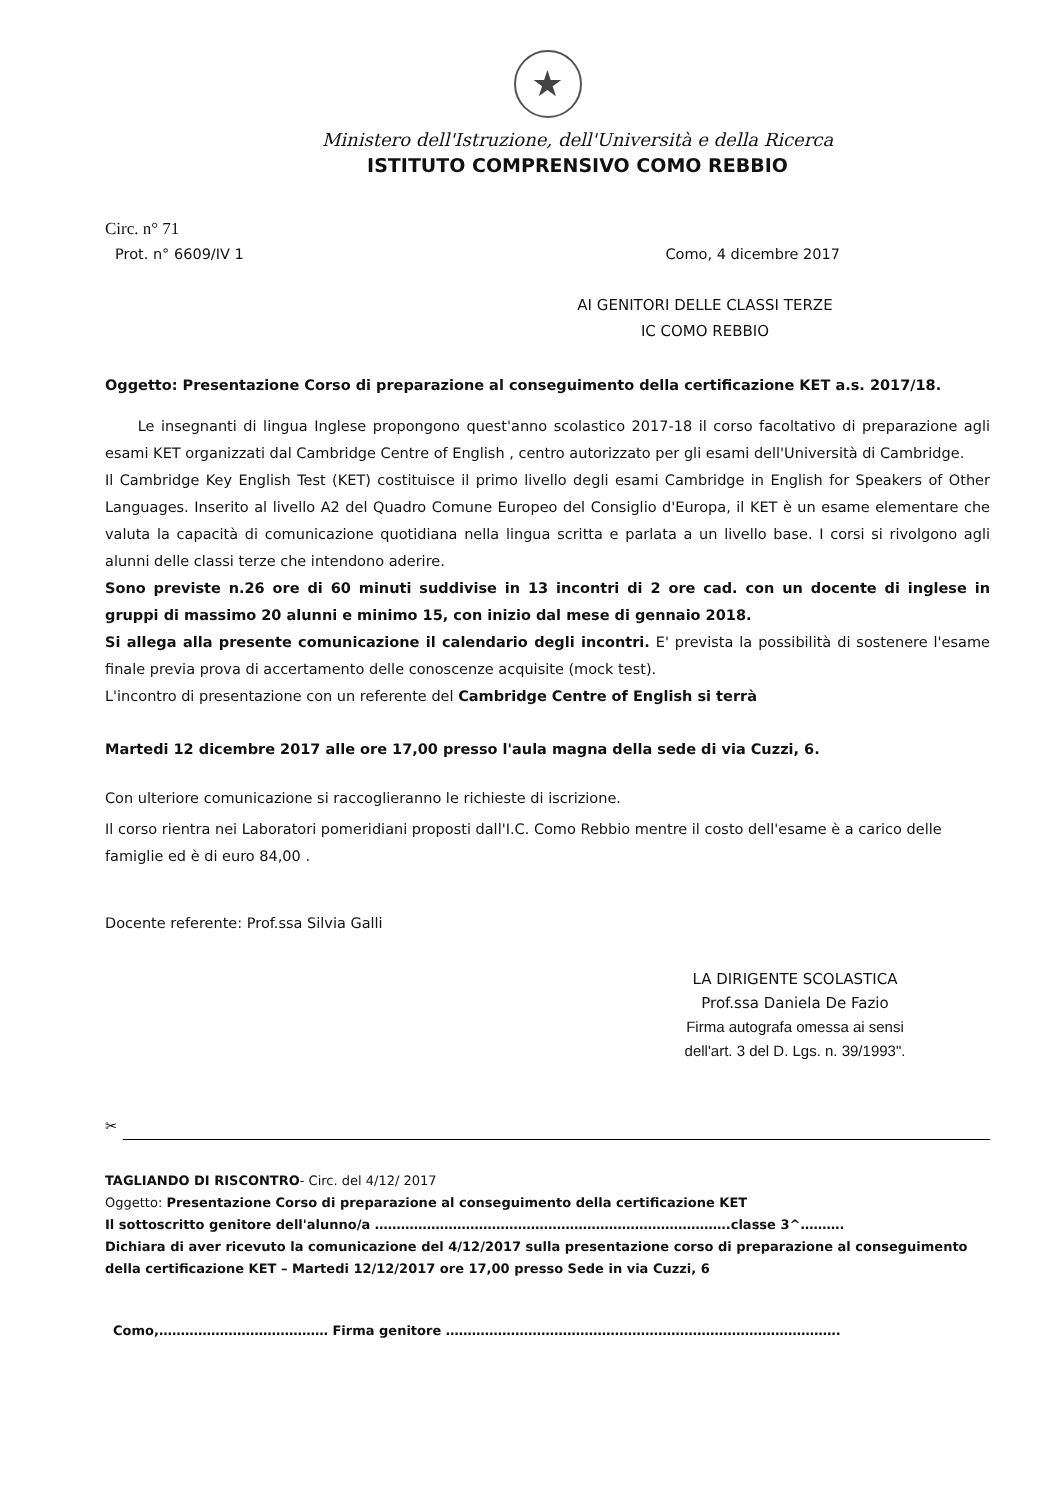★
Ministero dell'Istruzione, dell'Università e della Ricerca
ISTITUTO COMPRENSIVO COMO REBBIO
Circ. n° 71
Prot. n° 6609/IV 1 Como, 4 dicembre 2017
AI GENITORI DELLE CLASSI TERZE
IC COMO REBBIO
Oggetto: Presentazione Corso di preparazione al conseguimento della certificazione KET a.s. 2017/18.
Le insegnanti di lingua Inglese propongono quest'anno scolastico 2017-18 il corso facoltativo di preparazione agli esami KET organizzati dal Cambridge Centre of English , centro autorizzato per gli esami dell'Università di Cambridge.
Il Cambridge Key English Test (KET) costituisce il primo livello degli esami Cambridge in English for Speakers of Other Languages. Inserito al livello A2 del Quadro Comune Europeo del Consiglio d'Europa, il KET è un esame elementare che valuta la capacità di comunicazione quotidiana nella lingua scritta e parlata a un livello base. I corsi si rivolgono agli alunni delle classi terze che intendono aderire.
Sono previste n.26 ore di 60 minuti suddivise in 13 incontri di 2 ore cad. con un docente di inglese in gruppi di massimo 20 alunni e minimo 15, con inizio dal mese di gennaio 2018.
Si allega alla presente comunicazione il calendario degli incontri. E' prevista la possibilità di sostenere l'esame finale previa prova di accertamento delle conoscenze acquisite (mock test).
L'incontro di presentazione con un referente del Cambridge Centre of English si terrà
Martedi 12 dicembre 2017 alle ore 17,00 presso l'aula magna della sede di via Cuzzi, 6.
Con ulteriore comunicazione si raccoglieranno le richieste di iscrizione.
Il corso rientra nei Laboratori pomeridiani proposti dall'I.C. Como Rebbio mentre il costo dell'esame è a carico delle famiglie ed è di euro 84,00 .
Docente referente: Prof.ssa Silvia Galli
LA DIRIGENTE SCOLASTICA
Prof.ssa Daniela De Fazio
Firma autografa omessa ai sensi dell'art. 3 del D. Lgs. n. 39/1993".
✂
TAGLIANDO DI RISCONTRO- Circ. del 4/12/ 2017
Oggetto: Presentazione Corso di preparazione al conseguimento della certificazione KET
Il sottoscritto genitore dell'alunno/a ……………………………………………………………………….classe 3^……….
Dichiara di aver ricevuto la comunicazione del 4/12/2017 sulla presentazione corso di preparazione al conseguimento della certificazione KET – Martedi 12/12/2017 ore 17,00 presso Sede in via Cuzzi, 6
Como,………………………………… Firma genitore ……………………………………………………………………………….